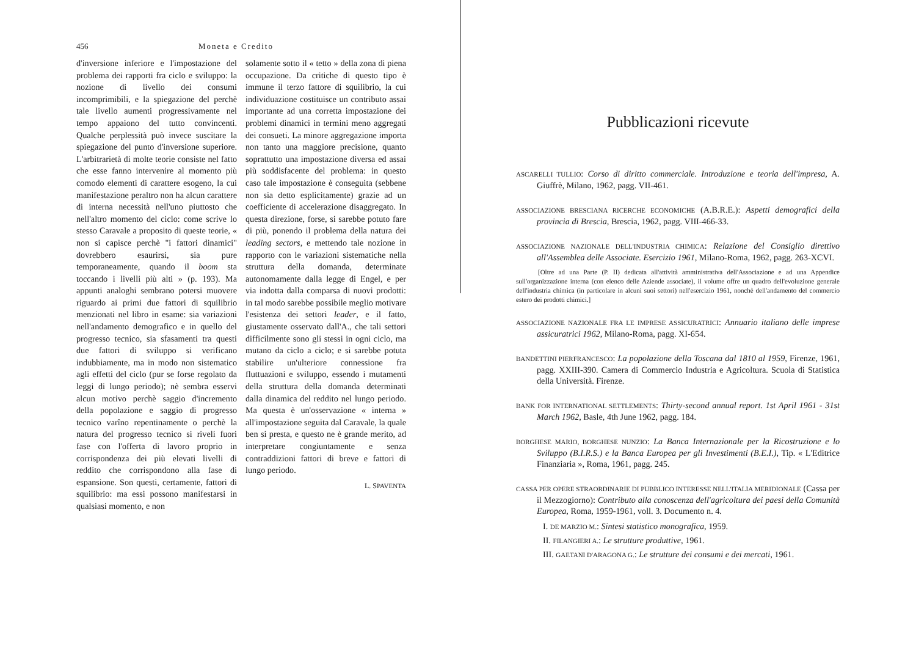456 Moneta e Credito
d'inversione inferiore e l'impostazione del problema dei rapporti fra ciclo e sviluppo: la nozione di livello dei consumi incomprimibili, e la spiegazione del perchè tale livello aumenti progressivamente nel tempo appaiono del tutto convincenti. Qualche perplessità può invece suscitare la spiegazione del punto d'inversione superiore. L'arbitrarietà di molte teorie consiste nel fatto che esse fanno intervenire al momento più comodo elementi di carattere esogeno, la cui manifestazione peraltro non ha alcun carattere di interna necessità nell'uno piuttosto che nell'altro momento del ciclo: come scrive lo stesso Caravale a proposito di queste teorie, « non si capisce perchè "i fattori dinamici" dovrebbero esaurirsi, sia pure temporaneamente, quando il boom sta toccando i livelli più alti » (p. 193). Ma appunti analoghi sembrano potersi muovere riguardo ai primi due fattori di squilibrio menzionati nel libro in esame: sia variazioni nell'andamento demografico e in quello del progresso tecnico, sia sfasamenti tra questi due fattori di sviluppo si verificano indubbiamente, ma in modo non sistematico agli effetti del ciclo (pur se forse regolato da leggi di lungo periodo); nè sembra esservi alcun motivo perchè saggio d'incremento della popolazione e saggio di progresso tecnico varîno repentinamente o perchè la natura del progresso tecnico si riveli fuori fase con l'offerta di lavoro proprio in corrispondenza dei più elevati livelli di reddito che corrispondono alla fase di espansione. Son questi, certamente, fattori di squilibrio: ma essi possono manifestarsi in qualsiasi momento, e non
solamente sotto il « tetto » della zona di piena occupazione. Da critiche di questo tipo è immune il terzo fattore di squilibrio, la cui individuazione costituisce un contributo assai importante ad una corretta impostazione dei problemi dinamici in termini meno aggregati dei consueti. La minore aggregazione importa non tanto una maggiore precisione, quanto soprattutto una impostazione diversa ed assai più soddisfacente del problema: in questo caso tale impostazione è conseguita (sebbene non sia detto esplicitamente) grazie ad un coefficiente di accelerazione disaggregato. In questa direzione, forse, si sarebbe potuto fare di più, ponendo il problema della natura dei leading sectors, e mettendo tale nozione in rapporto con le variazioni sistematiche nella struttura della domanda, determinate autonomamente dalla legge di Engel, e per via indotta dalla comparsa di nuovi prodotti: in tal modo sarebbe possibile meglio motivare l'esistenza dei settori leader, e il fatto, giustamente osservato dall'A., che tali settori difficilmente sono gli stessi in ogni ciclo, ma mutano da ciclo a ciclo; e si sarebbe potuta stabilire un'ulteriore connessione fra fluttuazioni e sviluppo, essendo i mutamenti della struttura della domanda determinati dalla dinamica del reddito nel lungo periodo. Ma questa è un'osservazione « interna » all'impostazione seguita dal Caravale, la quale ben si presta, e questo ne è grande merito, ad interpretare congiuntamente e senza contraddizioni fattori di breve e fattori di lungo periodo.
L. SPAVENTA
Pubblicazioni ricevute
ASCARELLI TULLIO: Corso di diritto commerciale. Introduzione e teoria dell'impresa, A. Giuffrè, Milano, 1962, pagg. VII-461.
ASSOCIAZIONE BRESCIANA RICERCHE ECONOMICHE (A.B.R.E.): Aspetti demografici della provincia di Brescia, Brescia, 1962, pagg. VIII-466-33.
ASSOCIAZIONE NAZIONALE DELL'INDUSTRIA CHIMICA: Relazione del Consiglio direttivo all'Assemblea delle Associate. Esercizio 1961, Milano-Roma, 1962, pagg. 263-XCVI.
[Oltre ad una Parte (P. II) dedicata all'attività amministrativa dell'Associazione e ad una Appendice sull'organizzazione interna (con elenco delle Aziende associate), il volume offre un quadro dell'evoluzione generale dell'industria chimica (in particolare in alcuni suoi settori) nell'esercizio 1961, nonchè dell'andamento del commercio estero dei prodotti chimici.]
ASSOCIAZIONE NAZIONALE FRA LE IMPRESE ASSICURATRICI: Annuario italiano delle imprese assicuratrici 1962, Milano-Roma, pagg. XI-654.
BANDETTINI PIERFRANCESCO: La popolazione della Toscana dal 1810 al 1959, Firenze, 1961, pagg. XXIII-390. Camera di Commercio Industria e Agricoltura. Scuola di Statistica della Università. Firenze.
BANK FOR INTERNATIONAL SETTLEMENTS: Thirty-second annual report. 1st April 1961 - 31st March 1962, Basle, 4th June 1962, pagg. 184.
BORGHESE MARIO, BORGHESE NUNZIO: La Banca Internazionale per la Ricostruzione e lo Sviluppo (B.I.R.S.) e la Banca Europea per gli Investimenti (B.E.I.), Tip. « L'Editrice Finanziaria », Roma, 1961, pagg. 245.
CASSA PER OPERE STRAORDINARIE DI PUBBLICO INTERESSE NELL'ITALIA MERIDIONALE (Cassa per il Mezzogiorno): Contributo alla conoscenza dell'agricoltura dei paesi della Comunità Europea, Roma, 1959-1961, voll. 3. Documento n. 4.
I. DE MARZIO M.: Sintesi statistico monografica, 1959.
II. FILANGIERI A.: Le strutture produttive, 1961.
III. GAETANI D'ARAGONA G.: Le strutture dei consumi e dei mercati, 1961.